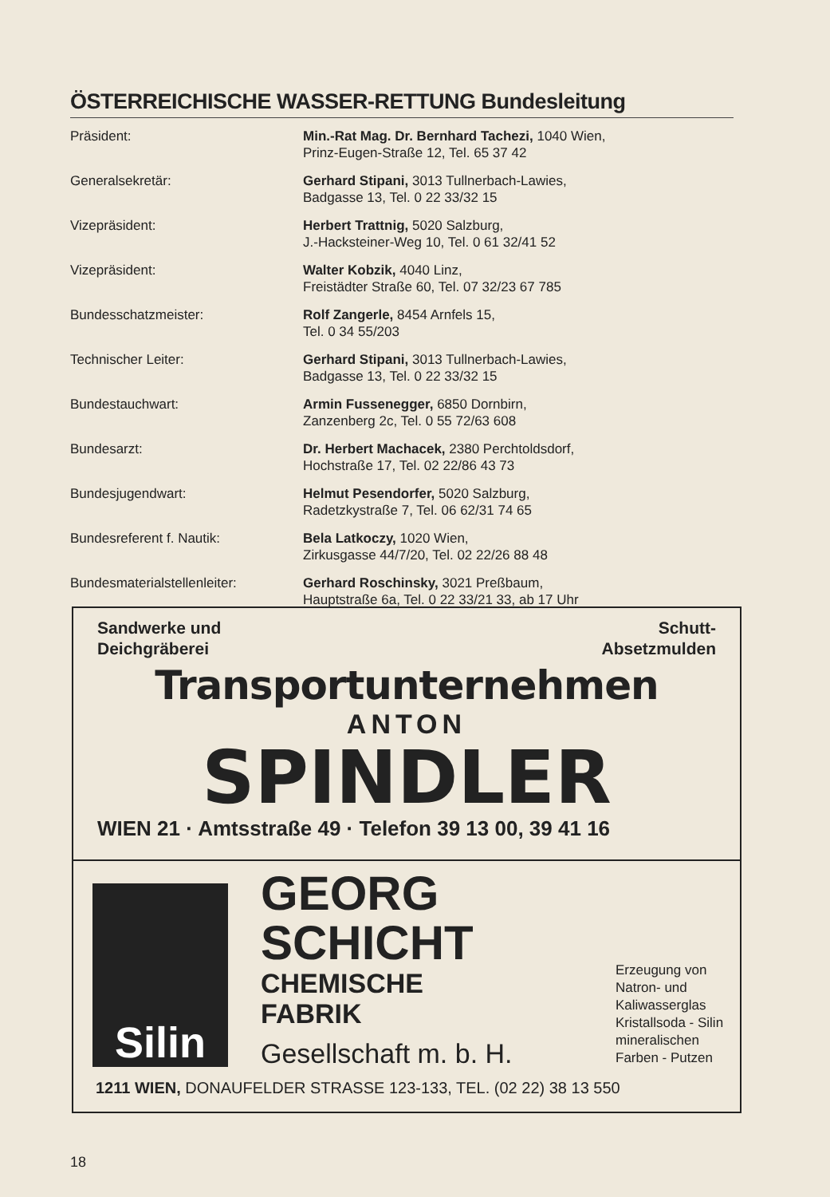ÖSTERREICHISCHE WASSER-RETTUNG Bundesleitung
| Präsident: | Min.-Rat Mag. Dr. Bernhard Tachezi, 1040 Wien, Prinz-Eugen-Straße 12, Tel. 65 37 42 |
| Generalsekretär: | Gerhard Stipani, 3013 Tullnerbach-Lawies, Badgasse 13, Tel. 0 22 33/32 15 |
| Vizepräsident: | Herbert Trattnig, 5020 Salzburg, J.-Hacksteiner-Weg 10, Tel. 0 61 32/41 52 |
| Vizepräsident: | Walter Kobzik, 4040 Linz, Freistädter Straße 60, Tel. 07 32/23 67 785 |
| Bundesschatzmeister: | Rolf Zangerle, 8454 Arnfels 15, Tel. 0 34 55/203 |
| Technischer Leiter: | Gerhard Stipani, 3013 Tullnerbach-Lawies, Badgasse 13, Tel. 0 22 33/32 15 |
| Bundestauchwart: | Armin Fussenegger, 6850 Dornbirn, Zanzenberg 2c, Tel. 0 55 72/63 608 |
| Bundesarzt: | Dr. Herbert Machacek, 2380 Perchtoldsdorf, Hochstraße 17, Tel. 02 22/86 43 73 |
| Bundesjugendwart: | Helmut Pesendorfer, 5020 Salzburg, Radetzkystraße 7, Tel. 06 62/31 74 65 |
| Bundesreferent f. Nautik: | Bela Latkoczy, 1020 Wien, Zirkusgasse 44/7/20, Tel. 02 22/26 88 48 |
| Bundesmaterialstellenleiter: | Gerhard Roschinsky, 3021 Preßbaum, Hauptstraße 6a, Tel. 0 22 33/21 33, ab 17 Uhr |
Sandwerke und
Deichgräberei
Schutt-
Absetzmulden
Transportunternehmen
ANTON
SPINDLER
WIEN 21 · Amtsstraße 49 · Telefon 39 13 00, 39 41 16
Silin
GEORG
SCHICHT
CHEMISCHE
FABRIK
Gesellschaft m. b. H.
Erzeugung von
Natron- und
Kaliwasserglas
Kristallsoda - Silin
mineralischen
Farben - Putzen
1211 WIEN, DONAUFELDER STRASSE 123-133, TEL. (02 22) 38 13 550
18